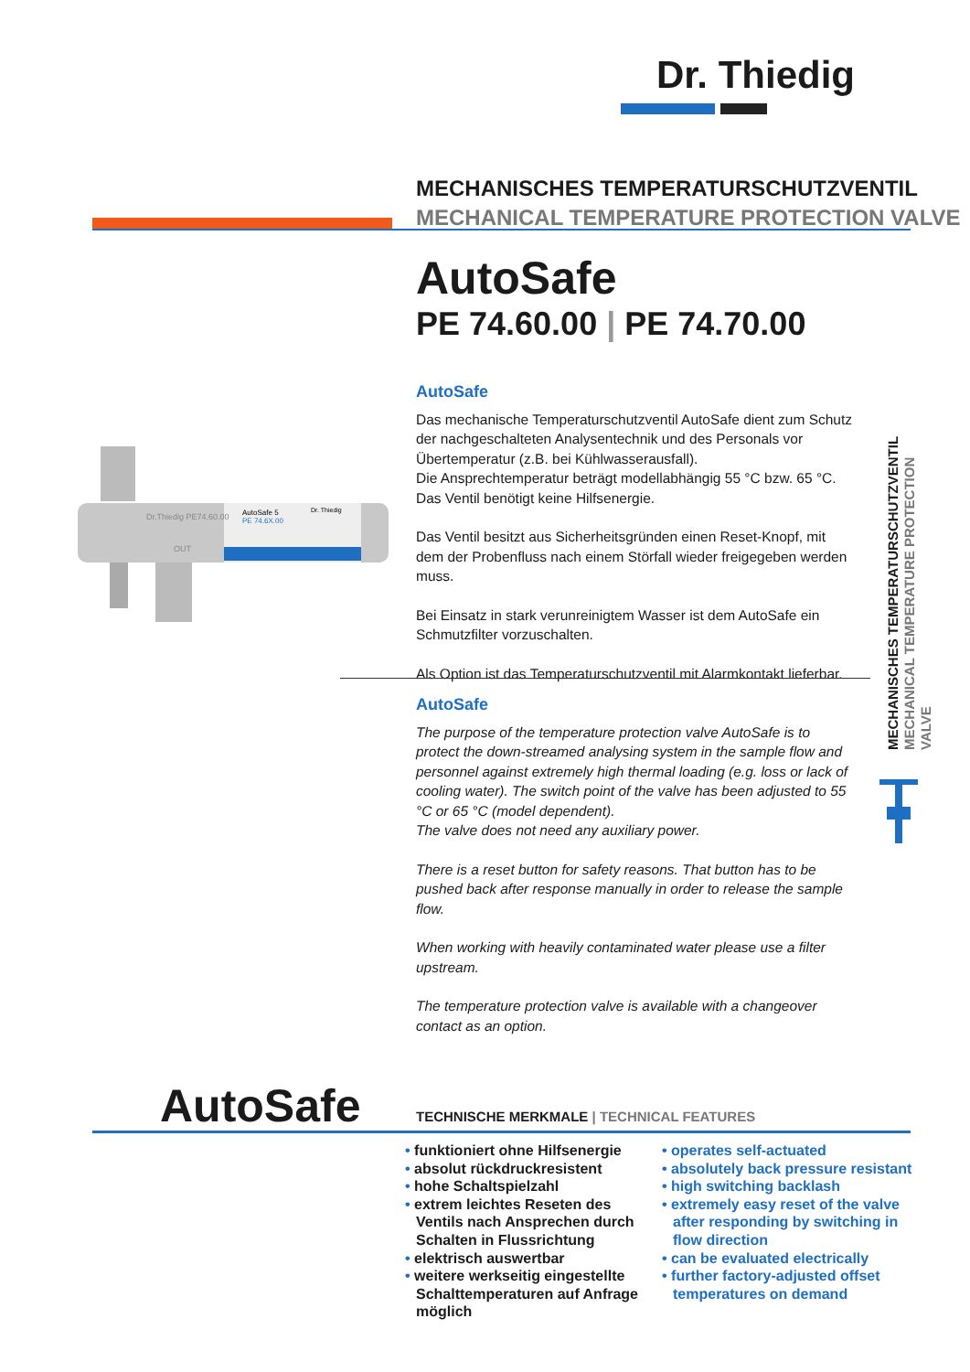Dr. Thiedig
MECHANISCHES TEMPERATURSCHUTZVENTIL
MECHANICAL TEMPERATURE PROTECTION VALVE
AutoSafe
PE 74.60.00 | PE 74.70.00
AutoSafe 5
PE 74.6X.00
Dr. Thiedig
Dr.Thiedig PE74.60.00
OUT
AutoSafe
Das mechanische Temperaturschutzventil AutoSafe dient zum Schutz der nachgeschalteten Analysentechnik und des Personals vor Übertemperatur (z.B. bei Kühlwasserausfall).
Die Ansprechtemperatur beträgt modellabhängig 55 °C bzw. 65 °C.
Das Ventil benötigt keine Hilfsenergie.
Das Ventil besitzt aus Sicherheitsgründen einen Reset-Knopf, mit dem der Probenfluss nach einem Störfall wieder freigegeben werden muss.
Bei Einsatz in stark verunreinigtem Wasser ist dem AutoSafe ein Schmutzfilter vorzuschalten.
Als Option ist das Temperaturschutzventil mit Alarmkontakt lieferbar.
AutoSafe
The purpose of the temperature protection valve AutoSafe is to protect the down-streamed analysing system in the sample flow and personnel against extremely high thermal loading (e.g. loss or lack of cooling water). The switch point of the valve has been adjusted to 55 °C or 65 °C (model dependent).
The valve does not need any auxiliary power.
There is a reset button for safety reasons. That button has to be pushed back after response manually in order to release the sample flow.
When working with heavily contaminated water please use a filter upstream.
The temperature protection valve is available with a changeover contact as an option.
MECHANISCHES TEMPERATURSCHUTZVENTIL MECHANICAL TEMPERATURE PROTECTION VALVE
AutoSafe
TECHNISCHE MERKMALE | TECHNICAL FEATURES
• funktioniert ohne Hilfsenergie
• absolut rückdruckresistent
• hohe Schaltspielzahl
• extrem leichtes Reseten des Ventils nach Ansprechen durch Schalten in Flussrichtung
• elektrisch auswertbar
• weitere werkseitig eingestellte Schalttemperaturen auf Anfrage möglich
• operates self-actuated
• absolutely back pressure resistant
• high switching backlash
• extremely easy reset of the valve after responding by switching in flow direction
• can be evaluated electrically
• further factory-adjusted offset temperatures on demand